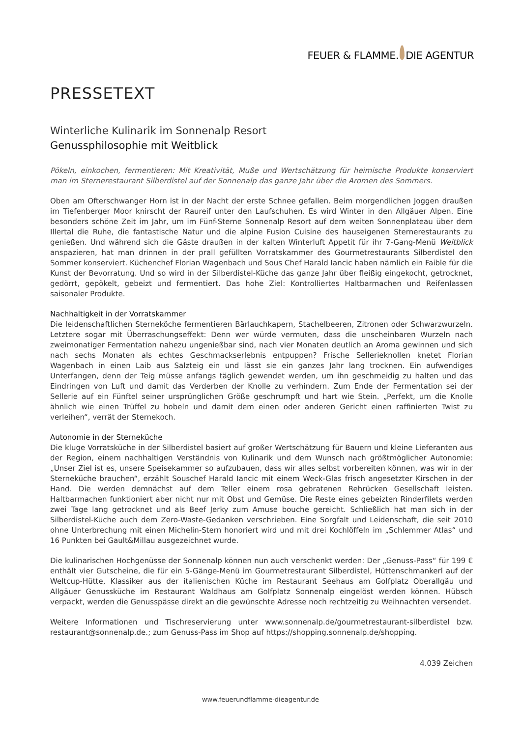FEUER & FLAMME. DIE AGENTUR
PRESSETEXT
Winterliche Kulinarik im Sonnenalp Resort
Genussphilosophie mit Weitblick
Pökeln, einkochen, fermentieren: Mit Kreativität, Muße und Wertschätzung für heimische Produkte konserviert man im Sternerestaurant Silberdistel auf der Sonnenalp das ganze Jahr über die Aromen des Sommers.
Oben am Ofterschwanger Horn ist in der Nacht der erste Schnee gefallen. Beim morgendlichen Joggen draußen im Tiefenberger Moor knirscht der Raureif unter den Laufschuhen. Es wird Winter in den Allgäuer Alpen. Eine besonders schöne Zeit im Jahr, um im Fünf-Sterne Sonnenalp Resort auf dem weiten Sonnenplateau über dem Illertal die Ruhe, die fantastische Natur und die alpine Fusion Cuisine des hauseigenen Sternerestaurants zu genießen. Und während sich die Gäste draußen in der kalten Winterluft Appetit für ihr 7-Gang-Menü Weitblick anspazieren, hat man drinnen in der prall gefüllten Vorratskammer des Gourmetrestaurants Silberdistel den Sommer konserviert. Küchenchef Florian Wagenbach und Sous Chef Harald Iancic haben nämlich ein Faible für die Kunst der Bevorratung. Und so wird in der Silberdistel-Küche das ganze Jahr über fleißig eingekocht, getrocknet, gedörrt, gepökelt, gebeizt und fermentiert. Das hohe Ziel: Kontrolliertes Haltbarmachen und Reifenlassen saisonaler Produkte.
Nachhaltigkeit in der Vorratskammer
Die leidenschaftlichen Sterneköche fermentieren Bärlauchkapern, Stachelbeeren, Zitronen oder Schwarzwurzeln. Letztere sogar mit Überraschungseffekt: Denn wer würde vermuten, dass die unscheinbaren Wurzeln nach zweimonatiger Fermentation nahezu ungenießbar sind, nach vier Monaten deutlich an Aroma gewinnen und sich nach sechs Monaten als echtes Geschmackserlebnis entpuppen? Frische Sellerieknollen knetet Florian Wagenbach in einen Laib aus Salzteig ein und lässt sie ein ganzes Jahr lang trocknen. Ein aufwendiges Unterfangen, denn der Teig müsse anfangs täglich gewendet werden, um ihn geschmeidig zu halten und das Eindringen von Luft und damit das Verderben der Knolle zu verhindern. Zum Ende der Fermentation sei der Sellerie auf ein Fünftel seiner ursprünglichen Größe geschrumpft und hart wie Stein. „Perfekt, um die Knolle ähnlich wie einen Trüffel zu hobeln und damit dem einen oder anderen Gericht einen raffinierten Twist zu verleihen“, verrät der Sternekoch.
Autonomie in der Sterneküche
Die kluge Vorratsküche in der Silberdistel basiert auf großer Wertschätzung für Bauern und kleine Lieferanten aus der Region, einem nachhaltigen Verständnis von Kulinarik und dem Wunsch nach größtmöglicher Autonomie: „Unser Ziel ist es, unsere Speisekammer so aufzubauen, dass wir alles selbst vorbereiten können, was wir in der Sterneküche brauchen“, erzählt Souschef Harald Iancic mit einem Weck-Glas frisch angesetzter Kirschen in der Hand. Die werden demnächst auf dem Teller einem rosa gebratenen Rehrücken Gesellschaft leisten. Haltbarmachen funktioniert aber nicht nur mit Obst und Gemüse. Die Reste eines gebeizten Rinderfilets werden zwei Tage lang getrocknet und als Beef Jerky zum Amuse bouche gereicht. Schließlich hat man sich in der Silberdistel-Küche auch dem Zero-Waste-Gedanken verschrieben. Eine Sorgfalt und Leidenschaft, die seit 2010 ohne Unterbrechung mit einen Michelin-Stern honoriert wird und mit drei Kochlöffeln im „Schlemmer Atlas“ und 16 Punkten bei Gault&Millau ausgezeichnet wurde.
Die kulinarischen Hochgenüsse der Sonnenalp können nun auch verschenkt werden: Der „Genuss-Pass“ für 199 € enthält vier Gutscheine, die für ein 5-Gänge-Menü im Gourmetrestaurant Silberdistel, Hüttenschmankerl auf der Weltcup-Hütte, Klassiker aus der italienischen Küche im Restaurant Seehaus am Golfplatz Oberallgäu und Allgäuer Genussküche im Restaurant Waldhaus am Golfplatz Sonnenalp eingelöst werden können. Hübsch verpackt, werden die Genusspässe direkt an die gewünschte Adresse noch rechtzeitig zu Weihnachten versendet.
Weitere Informationen und Tischreservierung unter www.sonnenalp.de/gourmetrestaurant-silberdistel bzw. restaurant@sonnenalp.de.; zum Genuss-Pass im Shop auf https://shopping.sonnenalp.de/shopping.
4.039 Zeichen
www.feuerundflamme-dieagentur.de